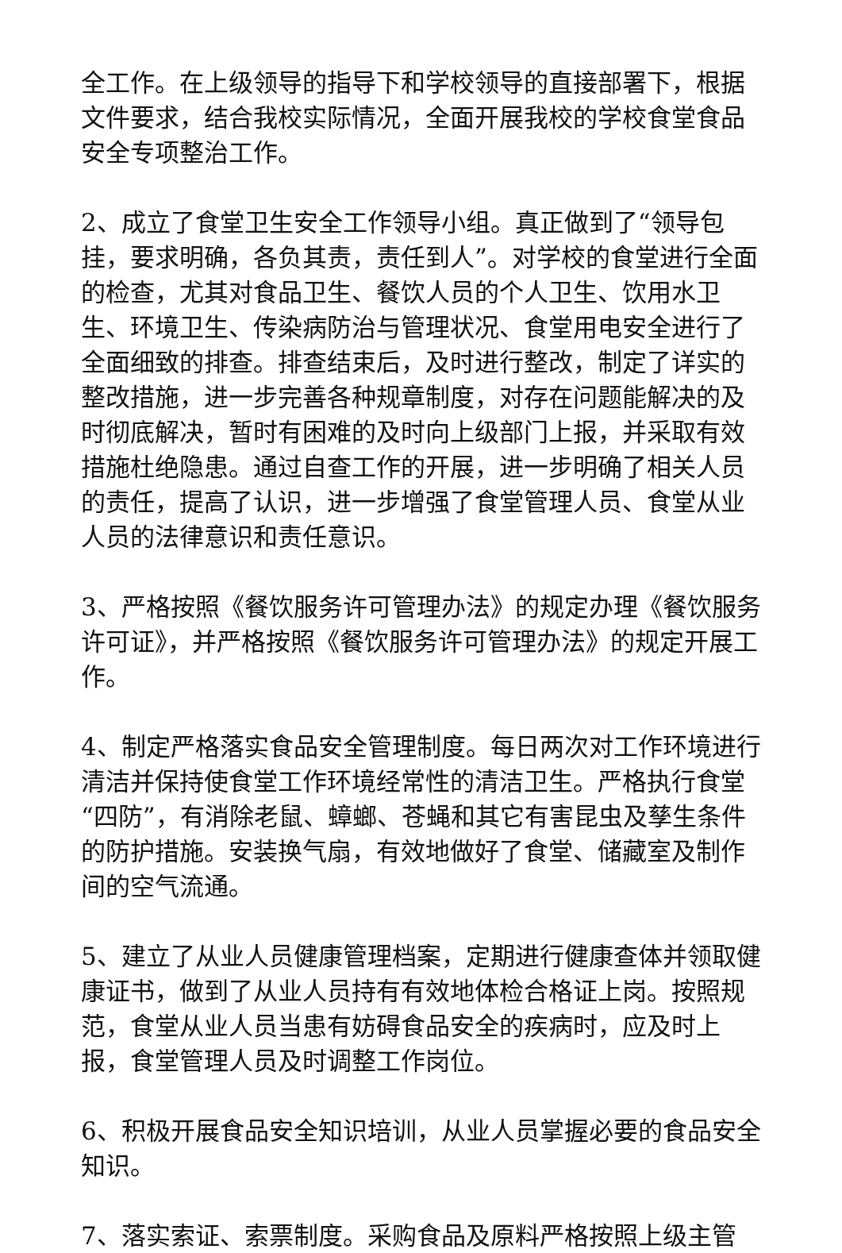全工作。在上级领导的指导下和学校领导的直接部署下，根据文件要求，结合我校实际情况，全面开展我校的学校食堂食品安全专项整治工作。
2、成立了食堂卫生安全工作领导小组。真正做到了“领导包挂，要求明确，各负其责，责任到人”。对学校的食堂进行全面的检查，尤其对食品卫生、餐饮人员的个人卫生、饮用水卫生、环境卫生、传染病防治与管理状况、食堂用电安全进行了全面细致的排查。排查结束后，及时进行整改，制定了详实的整改措施，进一步完善各种规章制度，对存在问题能解决的及时彻底解决，暂时有困难的及时向上级部门上报，并采取有效措施杜绝隐患。通过自查工作的开展，进一步明确了相关人员的责任，提高了认识，进一步增强了食堂管理人员、食堂从业人员的法律意识和责任意识。
3、严格按照《餐饮服务许可管理办法》的规定办理《餐饮服务许可证》，并严格按照《餐饮服务许可管理办法》的规定开展工作。
4、制定严格落实食品安全管理制度。每日两次对工作环境进行清洁并保持使食堂工作环境经常性的清洁卫生。严格执行食堂“四防”，有消除老鼠、蟑螂、苍蝇和其它有害昆虫及孳生条件的防护措施。安装换气扇，有效地做好了食堂、储藏室及制作间的空气流通。
5、建立了从业人员健康管理档案，定期进行健康查体并领取健康证书，做到了从业人员持有有效地体检合格证上岗。按照规范，食堂从业人员当患有妨碍食品安全的疾病时，应及时上报，食堂管理人员及时调整工作岗位。
6、积极开展食品安全知识培训，从业人员掌握必要的食品安全知识。
7、落实索证、索票制度。采购食品及原料严格按照上级主管